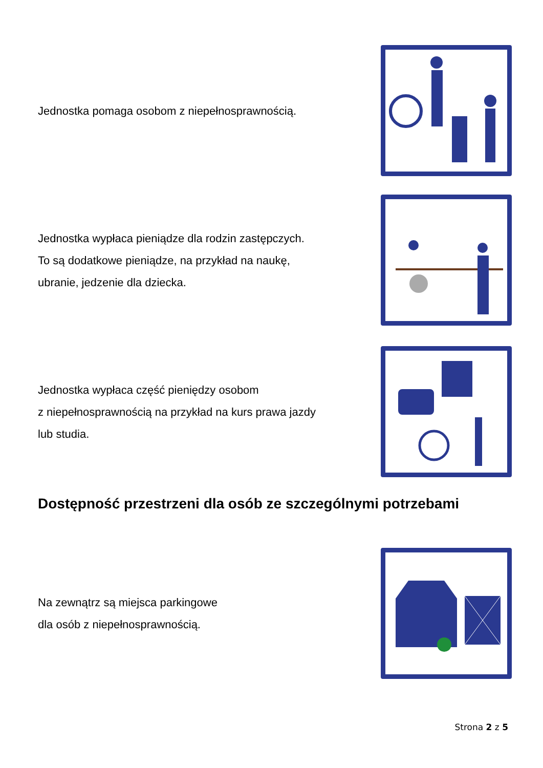Jednostka pomaga osobom z niepełnosprawnością.
Jednostka wypłaca pieniądze dla rodzin zastępczych.
To są dodatkowe pieniądze, na przykład na naukę,
ubranie, jedzenie dla dziecka.
Jednostka wypłaca część pieniędzy osobom
z niepełnosprawnością na przykład na kurs prawa jazdy
lub studia.
Dostępność przestrzeni dla osób ze szczególnymi potrzebami
Na zewnątrz są miejsca parkingowe
dla osób z niepełnosprawnością.
Strona 2 z 5